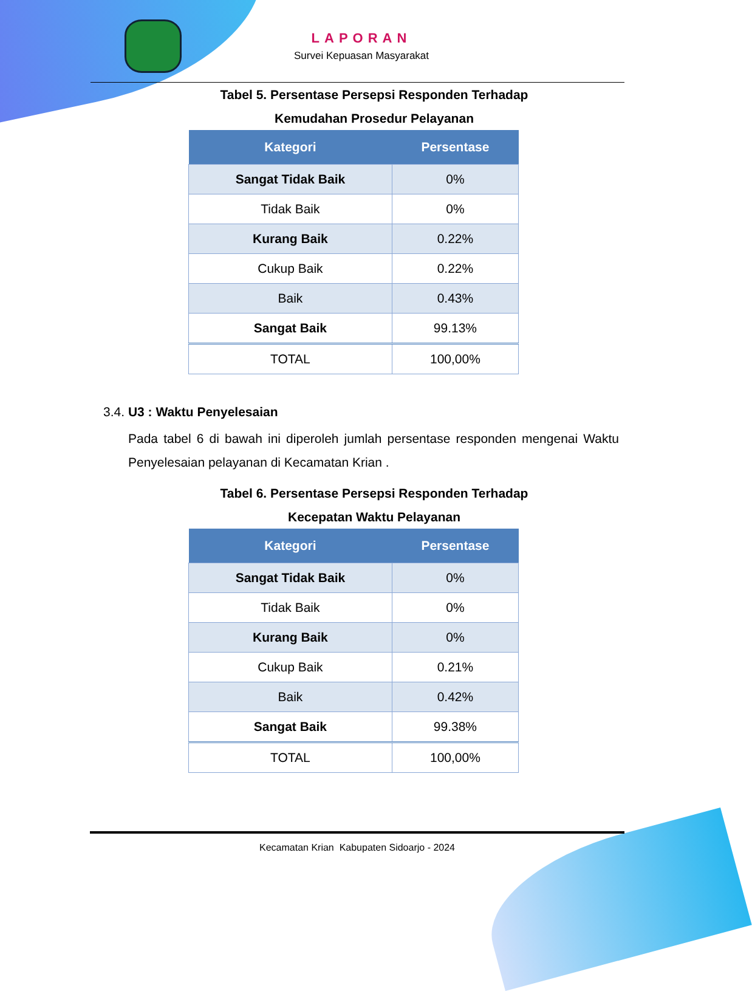LAPORAN
Survei Kepuasan Masyarakat
Tabel 5. Persentase Persepsi Responden Terhadap
Kemudahan Prosedur Pelayanan
| Kategori | Persentase |
| --- | --- |
| Sangat Tidak Baik | 0% |
| Tidak Baik | 0% |
| Kurang Baik | 0.22% |
| Cukup Baik | 0.22% |
| Baik | 0.43% |
| Sangat Baik | 99.13% |
| TOTAL | 100,00% |
3.4. U3 : Waktu Penyelesaian
Pada tabel 6 di bawah ini diperoleh jumlah persentase responden mengenai Waktu Penyelesaian pelayanan di Kecamatan Krian .
Tabel 6. Persentase Persepsi Responden Terhadap
Kecepatan Waktu Pelayanan
| Kategori | Persentase |
| --- | --- |
| Sangat Tidak Baik | 0% |
| Tidak Baik | 0% |
| Kurang Baik | 0% |
| Cukup Baik | 0.21% |
| Baik | 0.42% |
| Sangat Baik | 99.38% |
| TOTAL | 100,00% |
Kecamatan Krian Kabupaten Sidoarjo - 2024